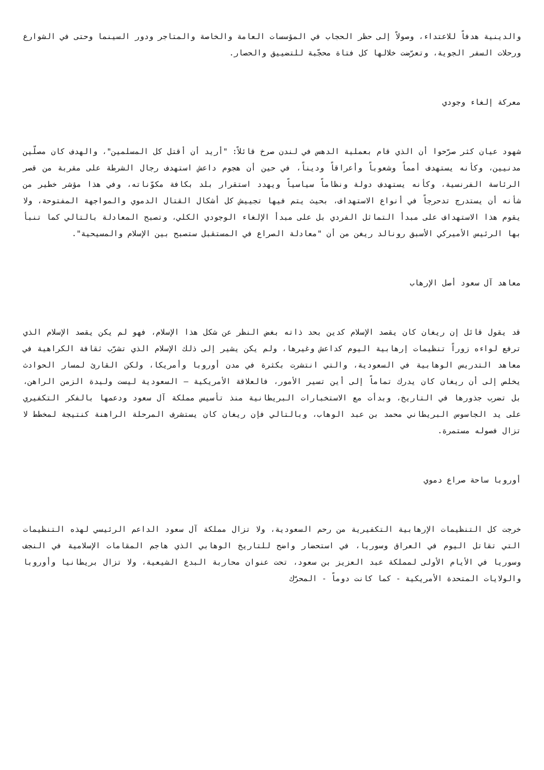والدينية هدفاً للاعتداء، وصولاً إلى حظر الحجاب في المؤسسات العامة والخاصة والمتاجر ودور السينما وحتى في الشوارع ورحلات السفر الجوية، وتعرّضت خلالها كل فتاة محجّبة للتضييق والحصار.
معركة إلغاء وجودي
شهود عيان كثر صرّحوا أن الذي قام بعملية الدهس في لندن صرخ قائلاً: "أريد أن أقتل كل المسلمين"، والهدف كان مصلّين مدنيين، وكأنه يستهدف أمماً وشعوباً وأعراقاً وديناً، في حين أن هجوم داعش استهدف رجال الشرطة على مقربة من قصر الرئاسة الفرنسية، وكأنه يستهدف دولة ونظاماً سياسياً ويهدد استقرار بلد بكافة مكوّناته، وفي هذا مؤشر خطير من شأنه أن يستدرج تدحرجاً في أنواع الاستهداف، بحيث يتم فيها تجييش كل أشكال القتال الدموي والمواجهة المفتوحة، ولا يقوم هذا الاستهداف على مبدأ التماثل الفردي بل على مبدأ الإلغاء الوجودي الكلي، وتصبح المعادلة بالتالي كما تنبأ بها الرئيس الأميركي الأسبق رونالد ريغن من أن "معادلة الصراع في المستقبل ستصبح بين الإسلام والمسيحية".
معاهد آل سعود أصل الإرهاب
قد يقول قائل إن ريغان كان يقصد الإسلام كدين بحد ذاته بغض النظر عن شكل هذا الإسلام، فهو لم يكن يقصد الإسلام الذي ترفع لواءه زوراً تنظيمات إرهابية اليوم كداعش وغيرها، ولم يكن يشير إلى ذلك الإسلام الذي تشرّب ثقافة الكراهية في معاهد التدريس الوهابية في السعودية، والتي انتشرت بكثرة في مدن أوروبا وأمريكا، ولكن القارئ لمسار الحوادث يخلص إلى أن ريغان كان يدرك تماماً إلى أين تسير الأمور، فالعلاقة الأمريكية – السعودية ليست وليدة الزمن الراهن، بل تضرب جذورها في التاريخ، وبدأت مع الاستخبارات البريطانية منذ تأسيس مملكة آل سعود ودعمها بالفكر التكفيري على يد الجاسوس البريطاني محمد بن عبد الوهاب، وبالتالي فإن ريغان كان يستشرف المرحلة الراهنة كنتيجة لمخطط لا تزال فصوله مستمرة.
أوروبا ساحة صراع دموي
خرجت كل التنظيمات الإرهابية التكفيرية من رحم السعودية، ولا تزال مملكة آل سعود الداعم الرئيسي لهذه التنظيمات التي تقاتل اليوم في العراق وسوريا، في استحضار واضح للتاريخ الوهابي الذي هاجم المقامات الإسلامية في النجف وسوريا في الأيام الأولى لمملكة عبد العزيز بن سعود، تحت عنوان محاربة البدع الشيعية، ولا تزال بريطانيا وأوروبا والولايات المتحدة الأمريكية - كما كانت دوماً - المحرّك